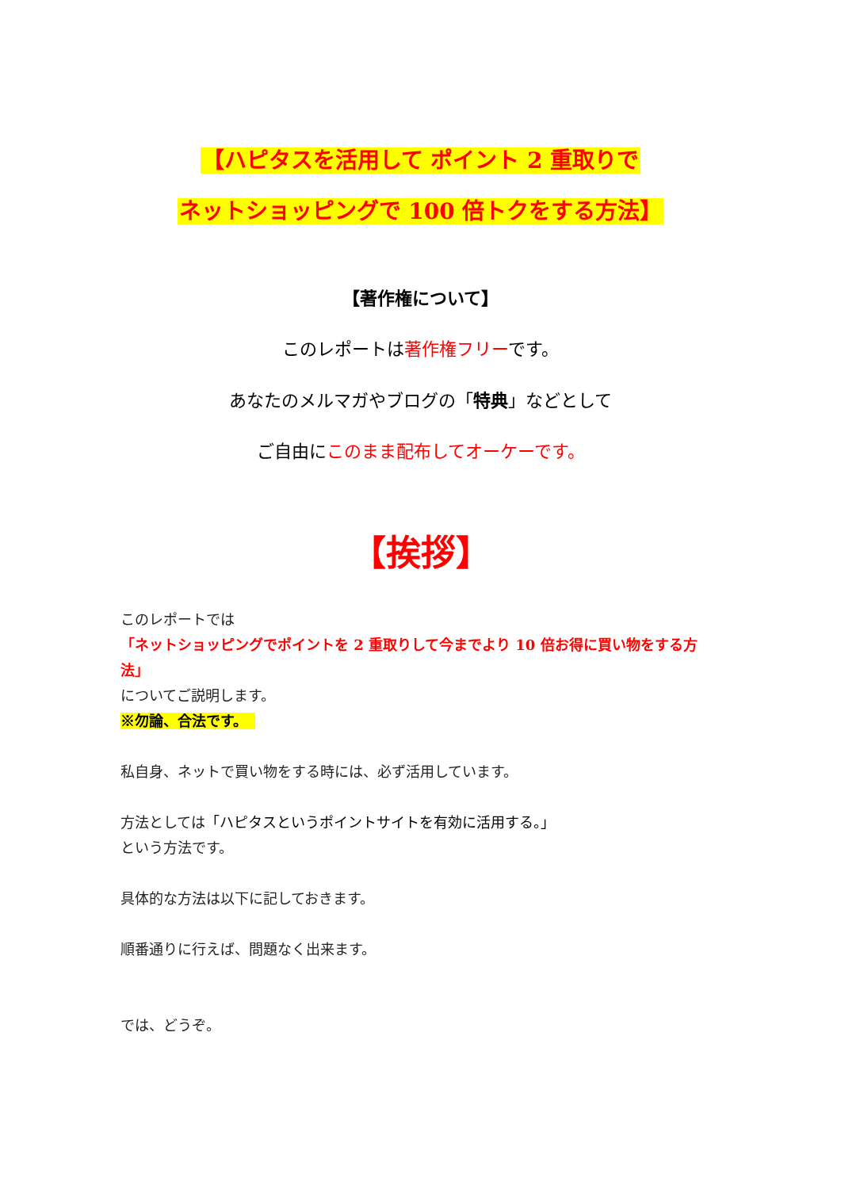【ハピタスを活用して ポイント 2 重取りで
ネットショッピングで 100 倍トクをする方法】
【著作権について】
このレポートは著作権フリーです。
あなたのメルマガやブログの「特典」などとして
ご自由にこのまま配布してオーケーです。
【挨拶】
このレポートでは
「ネットショッピングでポイントを 2 重取りして今までより 10 倍お得に買い物をする方法」
についてご説明します。
※勿論、合法です。
私自身、ネットで買い物をする時には、必ず活用しています。
方法としては「ハピタスというポイントサイトを有効に活用する。」
という方法です。
具体的な方法は以下に記しておきます。
順番通りに行えば、問題なく出来ます。
では、どうぞ。